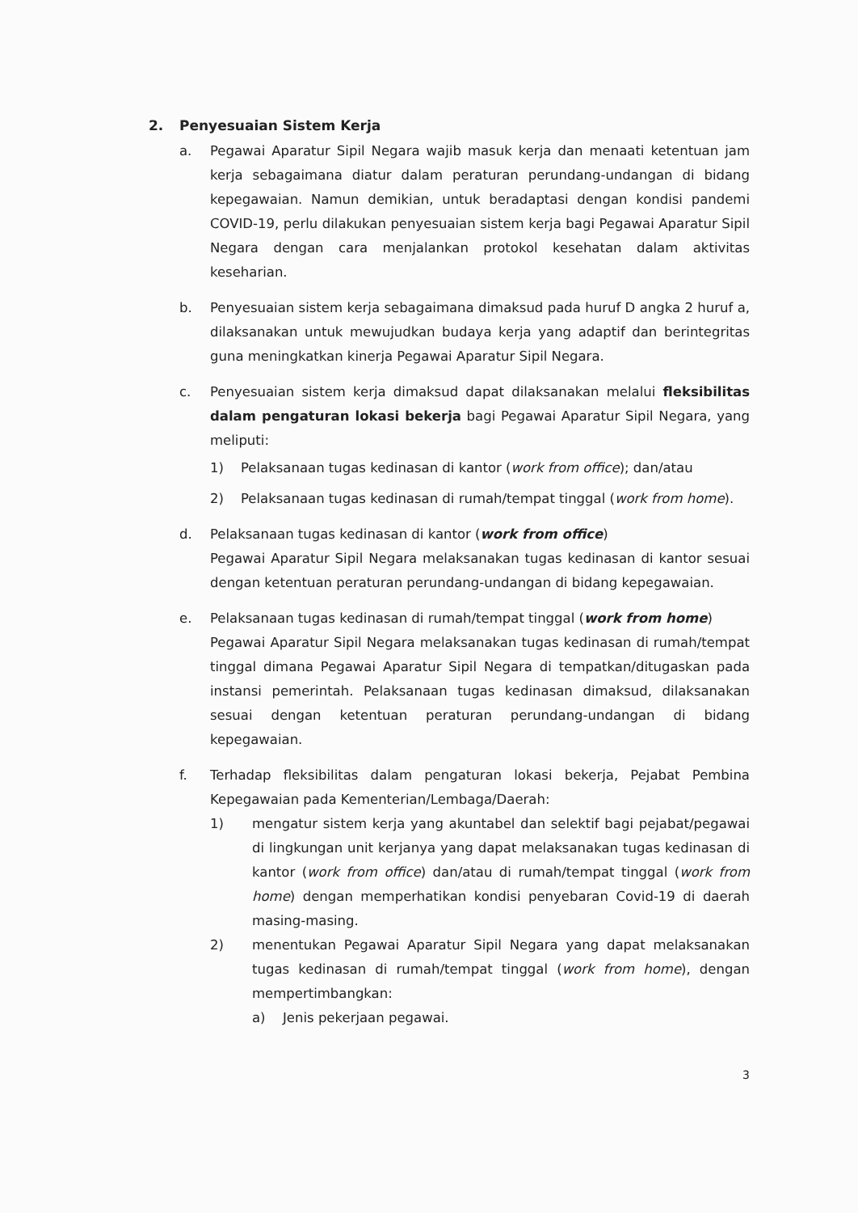2. Penyesuaian Sistem Kerja
a. Pegawai Aparatur Sipil Negara wajib masuk kerja dan menaati ketentuan jam kerja sebagaimana diatur dalam peraturan perundang-undangan di bidang kepegawaian. Namun demikian, untuk beradaptasi dengan kondisi pandemi COVID-19, perlu dilakukan penyesuaian sistem kerja bagi Pegawai Aparatur Sipil Negara dengan cara menjalankan protokol kesehatan dalam aktivitas keseharian.
b. Penyesuaian sistem kerja sebagaimana dimaksud pada huruf D angka 2 huruf a, dilaksanakan untuk mewujudkan budaya kerja yang adaptif dan berintegritas guna meningkatkan kinerja Pegawai Aparatur Sipil Negara.
c. Penyesuaian sistem kerja dimaksud dapat dilaksanakan melalui fleksibilitas dalam pengaturan lokasi bekerja bagi Pegawai Aparatur Sipil Negara, yang meliputi:
1) Pelaksanaan tugas kedinasan di kantor (work from office); dan/atau
2) Pelaksanaan tugas kedinasan di rumah/tempat tinggal (work from home).
d. Pelaksanaan tugas kedinasan di kantor (work from office)
Pegawai Aparatur Sipil Negara melaksanakan tugas kedinasan di kantor sesuai dengan ketentuan peraturan perundang-undangan di bidang kepegawaian.
e. Pelaksanaan tugas kedinasan di rumah/tempat tinggal (work from home)
Pegawai Aparatur Sipil Negara melaksanakan tugas kedinasan di rumah/tempat tinggal dimana Pegawai Aparatur Sipil Negara di tempatkan/ditugaskan pada instansi pemerintah. Pelaksanaan tugas kedinasan dimaksud, dilaksanakan sesuai dengan ketentuan peraturan perundang-undangan di bidang kepegawaian.
f. Terhadap fleksibilitas dalam pengaturan lokasi bekerja, Pejabat Pembina Kepegawaian pada Kementerian/Lembaga/Daerah:
1) mengatur sistem kerja yang akuntabel dan selektif bagi pejabat/pegawai di lingkungan unit kerjanya yang dapat melaksanakan tugas kedinasan di kantor (work from office) dan/atau di rumah/tempat tinggal (work from home) dengan memperhatikan kondisi penyebaran Covid-19 di daerah masing-masing.
2) menentukan Pegawai Aparatur Sipil Negara yang dapat melaksanakan tugas kedinasan di rumah/tempat tinggal (work from home), dengan mempertimbangkan:
a) Jenis pekerjaan pegawai.
3